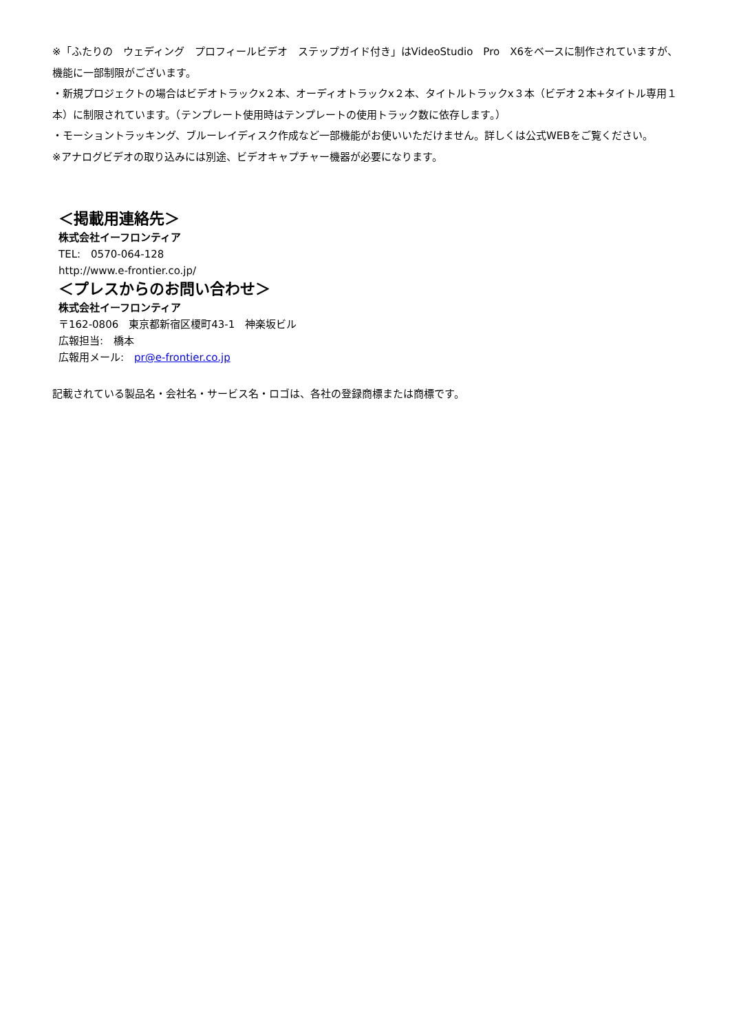※「ふたりの　ウェディング　プロフィールビデオ　ステップガイド付き」はVideoStudio　Pro　X6をベースに制作されていますが、機能に一部制限がございます。
・新規プロジェクトの場合はビデオトラックx２本、オーディオトラックx２本、タイトルトラックx３本（ビデオ２本+タイトル専用１本）に制限されています。（テンプレート使用時はテンプレートの使用トラック数に依存します。）
・モーショントラッキング、ブルーレイディスク作成など一部機能がお使いいただけません。詳しくは公式WEBをご覧ください。
※アナログビデオの取り込みには別途、ビデオキャプチャー機器が必要になります。
＜掲載用連絡先＞
株式会社イーフロンティア
TEL:　0570-064-128
http://www.e-frontier.co.jp/
＜プレスからのお問い合わせ＞
株式会社イーフロンティア
〒162-0806　東京都新宿区榎町43-1　神楽坂ビル
広報担当:　橋本
広報用メール:　pr@e-frontier.co.jp
記載されている製品名・会社名・サービス名・ロゴは、各社の登録商標または商標です。